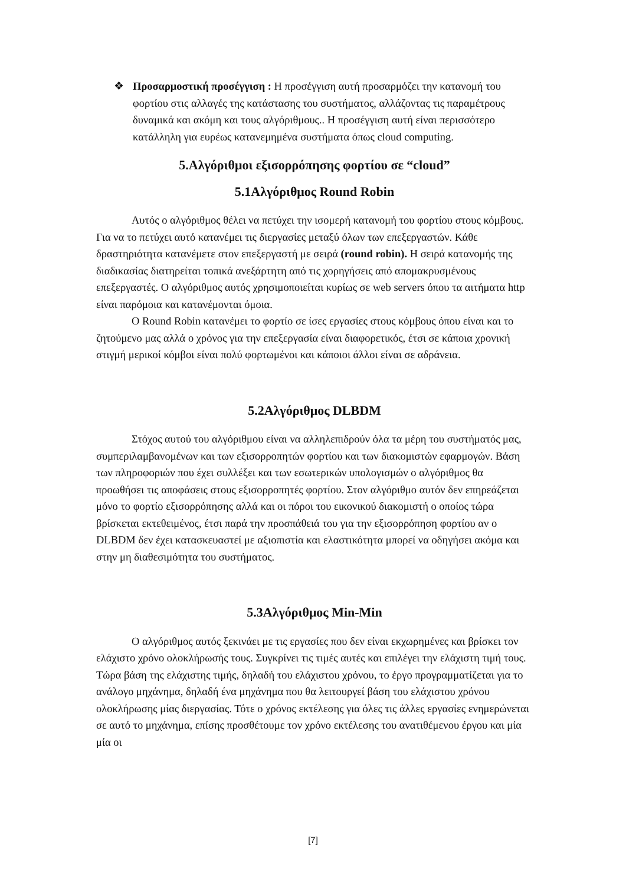❖ Προσαρμοστική προσέγγιση : Η προσέγγιση αυτή προσαρμόζει την κατανομή του φορτίου στις αλλαγές της κατάστασης του συστήματος, αλλάζοντας τις παραμέτρους δυναμικά και ακόμη και τους αλγόριθμους.. Η προσέγγιση αυτή είναι περισσότερο κατάλληλη για ευρέως κατανεμημένα συστήματα όπως cloud computing.
5.Αλγόριθμοι εξισορρόπησης φορτίου σε “cloud”
5.1Αλγόριθμος Round Robin
Αυτός ο αλγόριθμος θέλει να πετύχει την ισομερή κατανομή του φορτίου στους κόμβους. Για να το πετύχει αυτό κατανέμει τις διεργασίες μεταξύ όλων των επεξεργαστών. Κάθε δραστηριότητα κατανέμετε στον επεξεργαστή με σειρά (round robin). Η σειρά κατανομής της διαδικασίας διατηρείται τοπικά ανεξάρτητη από τις χορηγήσεις από απομακρυσμένους επεξεργαστές. Ο αλγόριθμος αυτός χρησιμοποιείται κυρίως σε web servers όπου τα αιτήματα http είναι παρόμοια και κατανέμονται όμοια.
Ο Round Robin κατανέμει το φορτίο σε ίσες εργασίες στους κόμβους όπου είναι και το ζητούμενο μας αλλά ο χρόνος για την επεξεργασία είναι διαφορετικός, έτσι σε κάποια χρονική στιγμή μερικοί κόμβοι είναι πολύ φορτωμένοι και κάποιοι άλλοι είναι σε αδράνεια.
5.2Αλγόριθμος DLBDM
Στόχος αυτού του αλγόριθμου είναι να αλληλεπιδρούν όλα τα μέρη του συστήματός μας, συμπεριλαμβανομένων και των εξισορροπητών φορτίου και των διακομιστών εφαρμογών. Βάση των πληροφοριών που έχει συλλέξει και των εσωτερικών υπολογισμών ο αλγόριθμος θα προωθήσει τις αποφάσεις στους εξισορροπητές φορτίου. Στον αλγόριθμο αυτόν δεν επηρεάζεται μόνο το φορτίο εξισορρόπησης αλλά και οι πόροι του εικονικού διακομιστή ο οποίος τώρα βρίσκεται εκτεθειμένος, έτσι παρά την προσπάθειά του για την εξισορρόπηση φορτίου αν ο DLBDM δεν έχει κατασκευαστεί με αξιοπιστία και ελαστικότητα μπορεί να οδηγήσει ακόμα και στην μη διαθεσιμότητα του συστήματος.
5.3Αλγόριθμος Min-Min
Ο αλγόριθμος αυτός ξεκινάει με τις εργασίες που δεν είναι εκχωρημένες και βρίσκει τον ελάχιστο χρόνο ολοκλήρωσής τους. Συγκρίνει τις τιμές αυτές και επιλέγει την ελάχιστη τιμή τους. Τώρα βάση της ελάχιστης τιμής, δηλαδή του ελάχιστου χρόνου, το έργο προγραμματίζεται για το ανάλογο μηχάνημα, δηλαδή ένα μηχάνημα που θα λειτουργεί βάση του ελάχιστου χρόνου ολοκλήρωσης μίας διεργασίας. Τότε ο χρόνος εκτέλεσης για όλες τις άλλες εργασίες ενημερώνεται σε αυτό το μηχάνημα, επίσης προσθέτουμε τον χρόνο εκτέλεσης του ανατιθέμενου έργου και μία μία οι
[7]